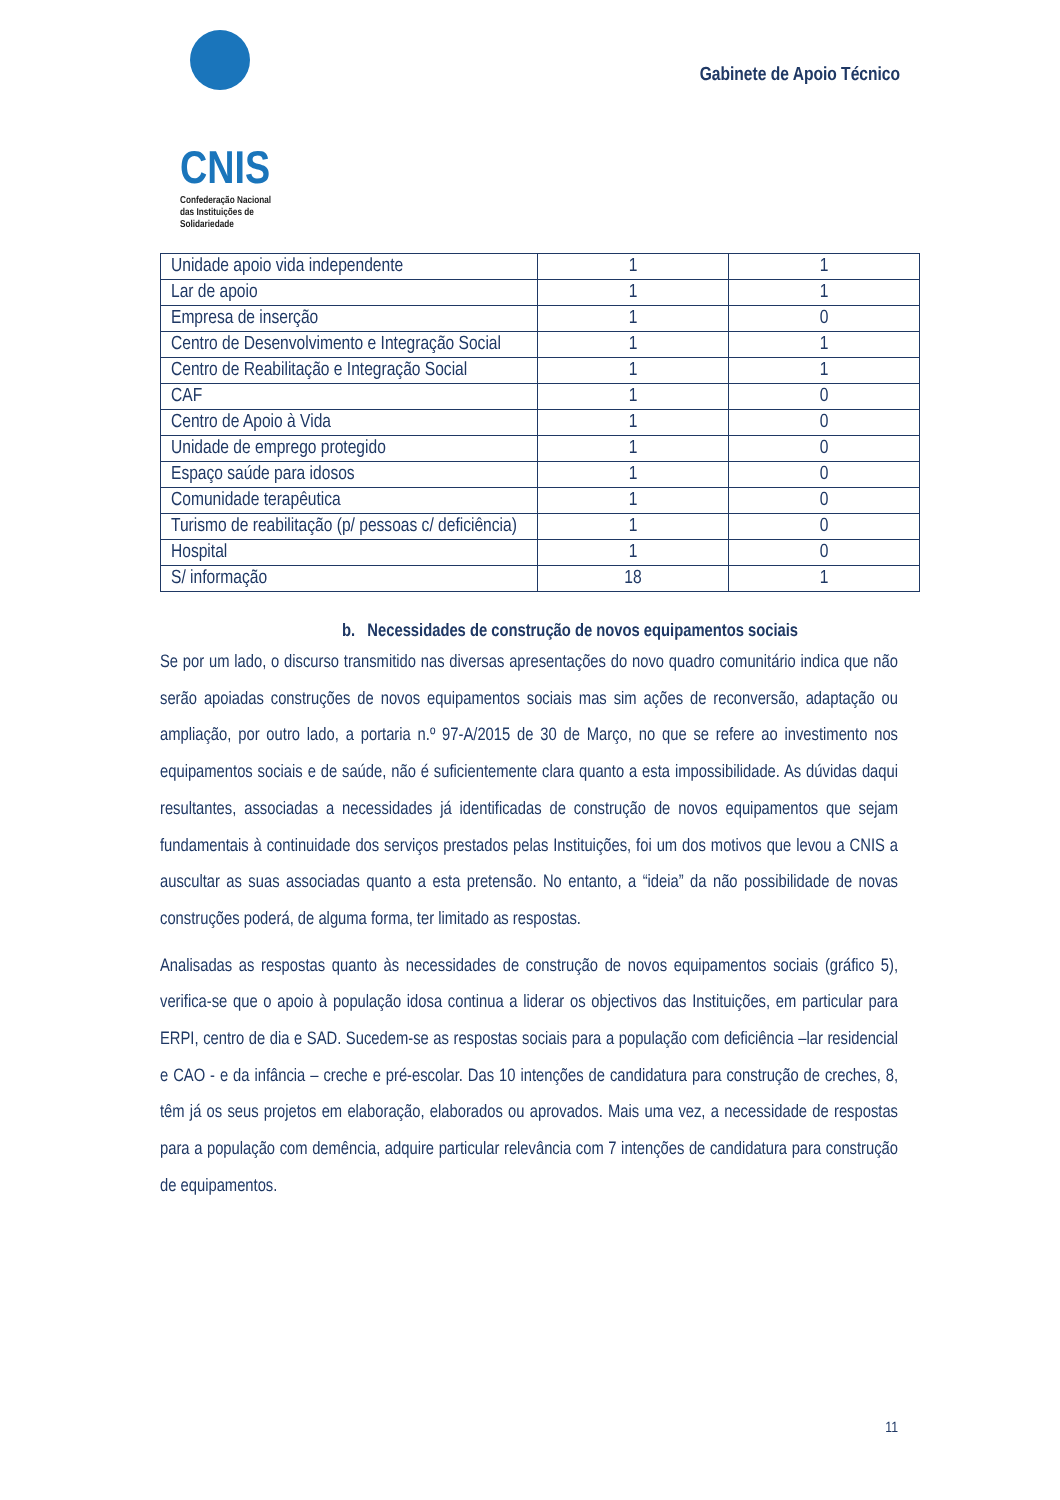CNIS
Confederação Nacional
das Instituições de
Solidariedade
Gabinete de Apoio Técnico
| Unidade apoio vida independente | 1 | 1 |
| Lar de apoio | 1 | 1 |
| Empresa de inserção | 1 | 0 |
| Centro de Desenvolvimento e Integração Social | 1 | 1 |
| Centro de Reabilitação e Integração Social | 1 | 1 |
| CAF | 1 | 0 |
| Centro de Apoio à Vida | 1 | 0 |
| Unidade de emprego protegido | 1 | 0 |
| Espaço saúde para idosos | 1 | 0 |
| Comunidade terapêutica | 1 | 0 |
| Turismo de reabilitação (p/ pessoas c/ deficiência) | 1 | 0 |
| Hospital | 1 | 0 |
| S/ informação | 18 | 1 |
b. Necessidades de construção de novos equipamentos sociais
Se por um lado, o discurso transmitido nas diversas apresentações do novo quadro comunitário indica que não serão apoiadas construções de novos equipamentos sociais mas sim ações de reconversão, adaptação ou ampliação, por outro lado, a portaria n.º 97-A/2015 de 30 de Março, no que se refere ao investimento nos equipamentos sociais e de saúde, não é suficientemente clara quanto a esta impossibilidade. As dúvidas daqui resultantes, associadas a necessidades já identificadas de construção de novos equipamentos que sejam fundamentais à continuidade dos serviços prestados pelas Instituições, foi um dos motivos que levou a CNIS a auscultar as suas associadas quanto a esta pretensão. No entanto, a “ideia” da não possibilidade de novas construções poderá, de alguma forma, ter limitado as respostas.
Analisadas as respostas quanto às necessidades de construção de novos equipamentos sociais (gráfico 5), verifica-se que o apoio à população idosa continua a liderar os objectivos das Instituições, em particular para ERPI, centro de dia e SAD. Sucedem-se as respostas sociais para a população com deficiência –lar residencial e CAO - e da infância – creche e pré-escolar. Das 10 intenções de candidatura para construção de creches, 8, têm já os seus projetos em elaboração, elaborados ou aprovados. Mais uma vez, a necessidade de respostas para a população com demência, adquire particular relevância com 7 intenções de candidatura para construção de equipamentos.
11